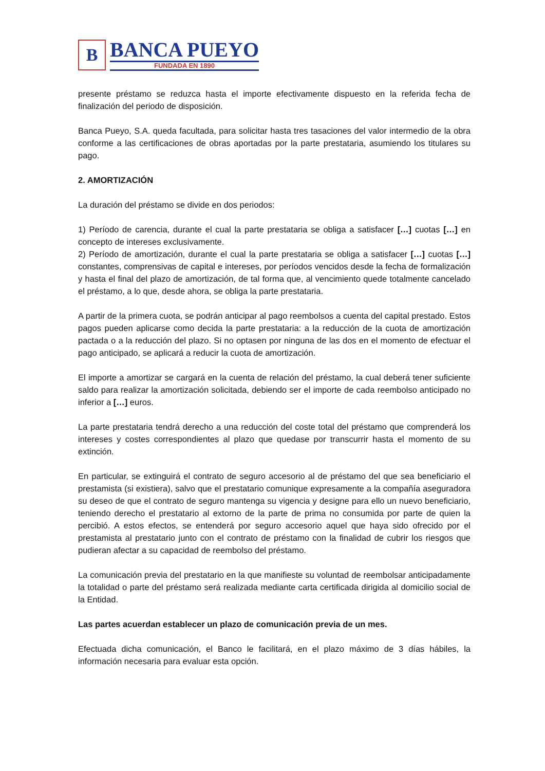B
BANCA PUEYO
FUNDADA EN 1890
presente préstamo se reduzca hasta el importe efectivamente dispuesto en la referida fecha de finalización del periodo de disposición.
Banca Pueyo, S.A. queda facultada, para solicitar hasta tres tasaciones del valor intermedio de la obra conforme a las certificaciones de obras aportadas por la parte prestataria, asumiendo los titulares su pago.
2. AMORTIZACIÓN
La duración del préstamo se divide en dos periodos:
1) Período de carencia, durante el cual la parte prestataria se obliga a satisfacer […] cuotas […] en concepto de intereses exclusivamente.
2) Período de amortización, durante el cual la parte prestataria se obliga a satisfacer […] cuotas […] constantes, comprensivas de capital e intereses, por períodos vencidos desde la fecha de formalización y hasta el final del plazo de amortización, de tal forma que, al vencimiento quede totalmente cancelado el préstamo, a lo que, desde ahora, se obliga la parte prestataria.
A partir de la primera cuota, se podrán anticipar al pago reembolsos a cuenta del capital prestado. Estos pagos pueden aplicarse como decida la parte prestataria: a la reducción de la cuota de amortización pactada o a la reducción del plazo. Si no optasen por ninguna de las dos en el momento de efectuar el pago anticipado, se aplicará a reducir la cuota de amortización.
El importe a amortizar se cargará en la cuenta de relación del préstamo, la cual deberá tener suficiente saldo para realizar la amortización solicitada, debiendo ser el importe de cada reembolso anticipado no inferior a […] euros.
La parte prestataria tendrá derecho a una reducción del coste total del préstamo que comprenderá los intereses y costes correspondientes al plazo que quedase por transcurrir hasta el momento de su extinción.
En particular, se extinguirá el contrato de seguro accesorio al de préstamo del que sea beneficiario el prestamista (si existiera), salvo que el prestatario comunique expresamente a la compañía aseguradora su deseo de que el contrato de seguro mantenga su vigencia y designe para ello un nuevo beneficiario, teniendo derecho el prestatario al extorno de la parte de prima no consumida por parte de quien la percibió. A estos efectos, se entenderá por seguro accesorio aquel que haya sido ofrecido por el prestamista al prestatario junto con el contrato de préstamo con la finalidad de cubrir los riesgos que pudieran afectar a su capacidad de reembolso del préstamo.
La comunicación previa del prestatario en la que manifieste su voluntad de reembolsar anticipadamente la totalidad o parte del préstamo será realizada mediante carta certificada dirigida al domicilio social de la Entidad.
Las partes acuerdan establecer un plazo de comunicación previa de un mes.
Efectuada dicha comunicación, el Banco le facilitará, en el plazo máximo de 3 días hábiles, la información necesaria para evaluar esta opción.